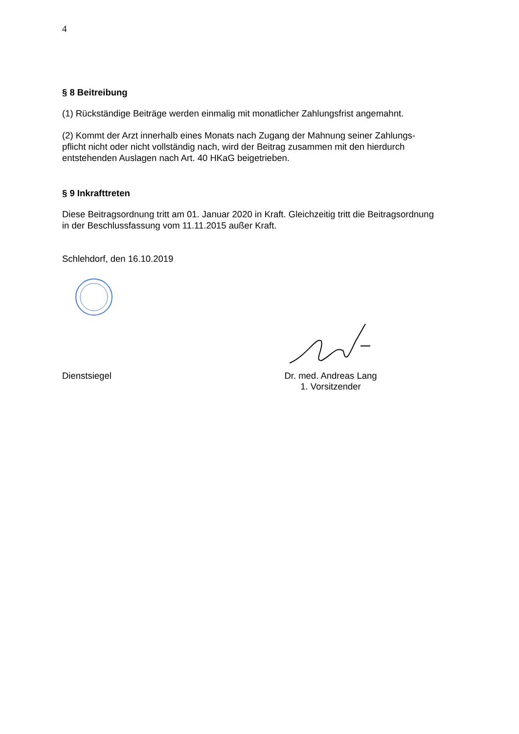4
§ 8 Beitreibung
(1) Rückständige Beiträge werden einmalig mit monatlicher Zahlungsfrist angemahnt.
(2) Kommt der Arzt innerhalb eines Monats nach Zugang der Mahnung seiner Zahlungs-
pflicht nicht oder nicht vollständig nach, wird der Beitrag zusammen mit den hierdurch
entstehenden Auslagen nach Art. 40 HKaG beigetrieben.
§ 9 Inkrafttreten
Diese Beitragsordnung tritt am 01. Januar 2020 in Kraft. Gleichzeitig tritt die Beitragsordnung
in der Beschlussfassung vom 11.11.2015 außer Kraft.
Schlehdorf, den 16.10.2019
Dienstsiegel Dr. med. Andreas Lang
1. Vorsitzender